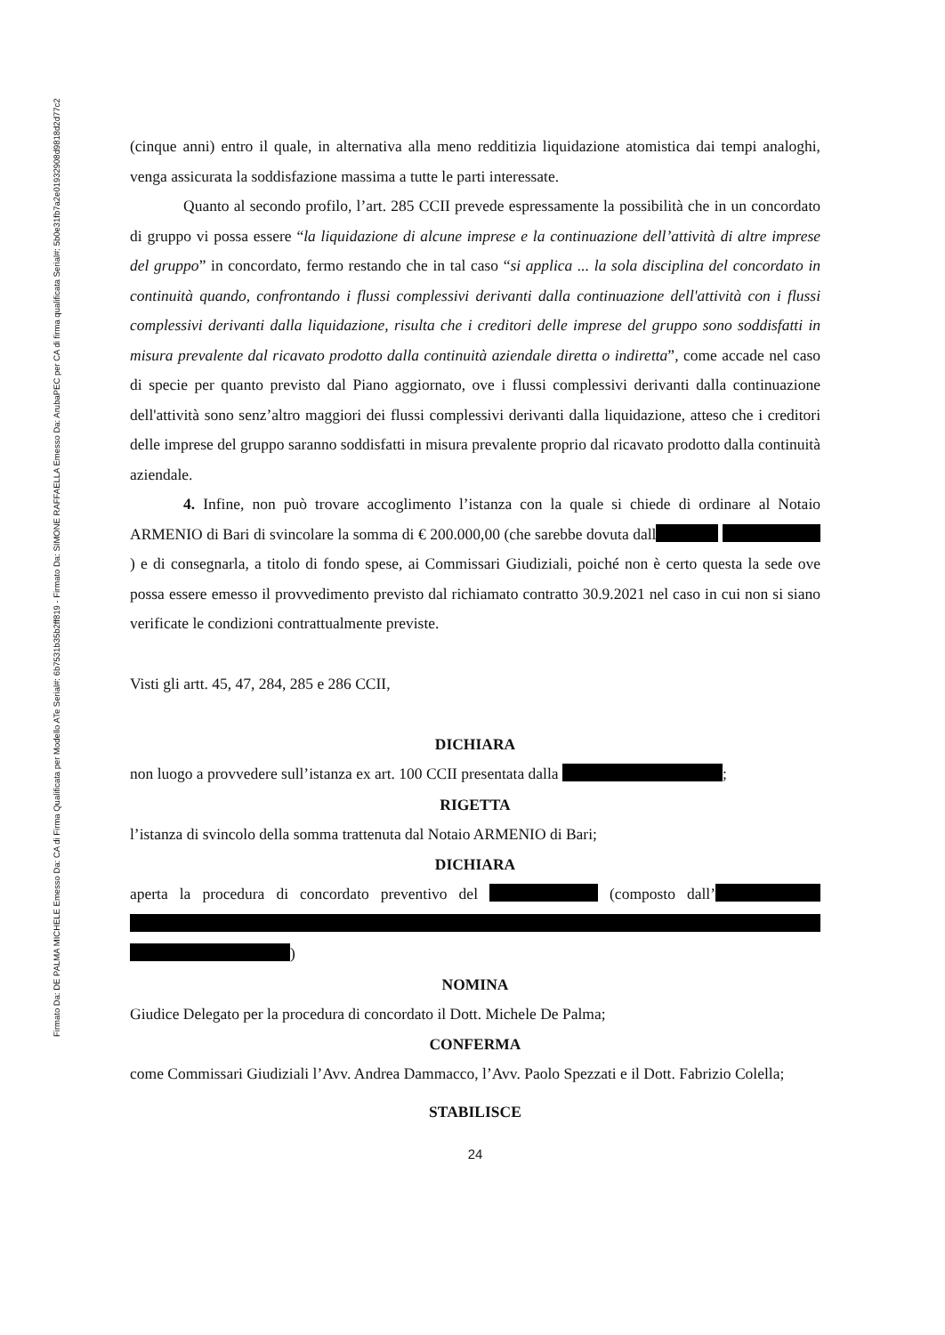Firmato Da: DE PALMA MICHELE Emesso Da: CA di Firma Qualificata per Modello ATe Serial#: 6b7531b35b2ff819 - Firmato Da: SIMONE RAFFAELLA Emesso Da: ArubaPEC per CA di firma qualificata Serial#: 5b0e31fb7a2e01932908d9818d2d77c2
(cinque anni) entro il quale, in alternativa alla meno redditizia liquidazione atomistica dai tempi analoghi, venga assicurata la soddisfazione massima a tutte le parti interessate.
Quanto al secondo profilo, l’art. 285 CCII prevede espressamente la possibilità che in un concordato di gruppo vi possa essere “la liquidazione di alcune imprese e la continuazione dell’attività di altre imprese del gruppo” in concordato, fermo restando che in tal caso “si applica ... la sola disciplina del concordato in continuità quando, confrontando i flussi complessivi derivanti dalla continuazione dell'attività con i flussi complessivi derivanti dalla liquidazione, risulta che i creditori delle imprese del gruppo sono soddisfatti in misura prevalente dal ricavato prodotto dalla continuità aziendale diretta o indiretta”, come accade nel caso di specie per quanto previsto dal Piano aggiornato, ove i flussi complessivi derivanti dalla continuazione dell'attività sono senz’altro maggiori dei flussi complessivi derivanti dalla liquidazione, atteso che i creditori delle imprese del gruppo saranno soddisfatti in misura prevalente proprio dal ricavato prodotto dalla continuità aziendale.
4. Infine, non può trovare accoglimento l’istanza con la quale si chiede di ordinare al Notaio ARMENIO di Bari di svincolare la somma di € 200.000,00 (che sarebbe dovuta dall ) e di consegnarla, a titolo di fondo spese, ai Commissari Giudiziali, poiché non è certo questa la sede ove possa essere emesso il provvedimento previsto dal richiamato contratto 30.9.2021 nel caso in cui non si siano verificate le condizioni contrattualmente previste.
Visti gli artt. 45, 47, 284, 285 e 286 CCII,
DICHIARA
non luogo a provvedere sull’istanza ex art. 100 CCII presentata dalla ;
RIGETTA
l’istanza di svincolo della somma trattenuta dal Notaio ARMENIO di Bari;
DICHIARA
aperta la procedura di concordato preventivo del (composto dall’ )
NOMINA
Giudice Delegato per la procedura di concordato il Dott. Michele De Palma;
CONFERMA
come Commissari Giudiziali l’Avv. Andrea Dammacco, l’Avv. Paolo Spezzati e il Dott. Fabrizio Colella;
STABILISCE
24